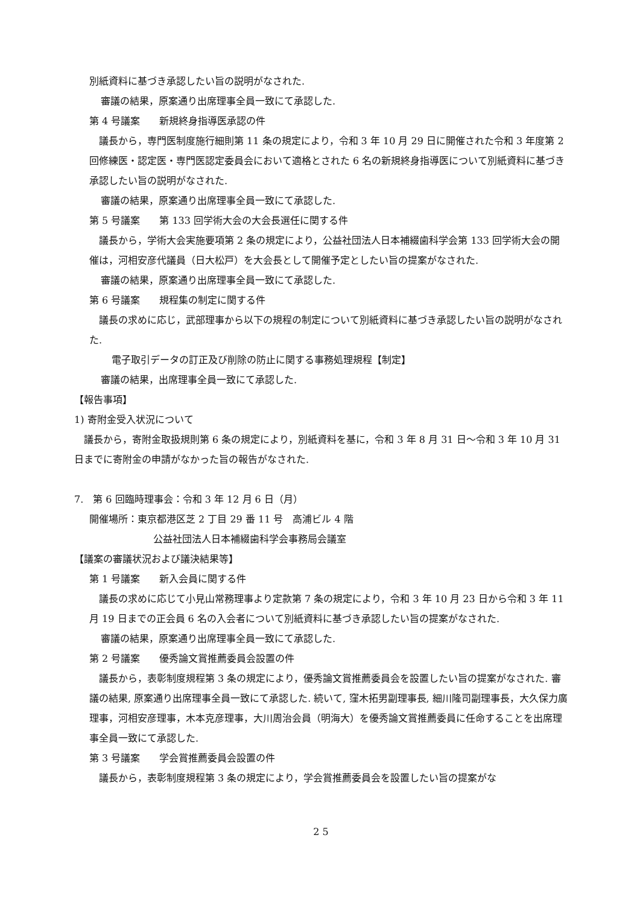別紙資料に基づき承認したい旨の説明がなされた.
審議の結果，原案通り出席理事全員一致にて承認した.
第 4 号議案　　新規終身指導医承認の件
　議長から，専門医制度施行細則第 11 条の規定により，令和 3 年 10 月 29 日に開催された令和 3 年度第 2 回修練医・認定医・専門医認定委員会において適格とされた 6 名の新規終身指導医について別紙資料に基づき承認したい旨の説明がなされた.
審議の結果，原案通り出席理事全員一致にて承認した.
第 5 号議案　　第 133 回学術大会の大会長選任に関する件
　議長から，学術大会実施要項第 2 条の規定により，公益社団法人日本補綴歯科学会第 133 回学術大会の開催は，河相安彦代議員（日大松戸）を大会長として開催予定としたい旨の提案がなされた.
審議の結果，原案通り出席理事全員一致にて承認した.
第 6 号議案　　規程集の制定に関する件
　議長の求めに応じ，武部理事から以下の規程の制定について別紙資料に基づき承認したい旨の説明がなされた.
電子取引データの訂正及び削除の防止に関する事務処理規程【制定】
審議の結果，出席理事全員一致にて承認した.
【報告事項】
1) 寄附金受入状況について
　議長から，寄附金取扱規則第 6 条の規定により，別紙資料を基に，令和 3 年 8 月 31 日～令和 3 年 10 月 31 日までに寄附金の申請がなかった旨の報告がなされた.
7.　第 6 回臨時理事会：令和 3 年 12 月 6 日（月）
開催場所：東京都港区芝 2 丁目 29 番 11 号　高浦ビル 4 階
公益社団法人日本補綴歯科学会事務局会議室
【議案の審議状況および議決結果等】
第 1 号議案　　新入会員に関する件
　議長の求めに応じて小見山常務理事より定款第 7 条の規定により，令和 3 年 10 月 23 日から令和 3 年 11 月 19 日までの正会員 6 名の入会者について別紙資料に基づき承認したい旨の提案がなされた.
審議の結果，原案通り出席理事全員一致にて承認した.
第 2 号議案　　優秀論文賞推薦委員会設置の件
　議長から，表彰制度規程第 3 条の規定により，優秀論文賞推薦委員会を設置したい旨の提案がなされた. 審議の結果, 原案通り出席理事全員一致にて承認した. 続いて, 窪木拓男副理事長, 細川隆司副理事長，大久保力廣理事，河相安彦理事，木本克彦理事，大川周治会員（明海大）を優秀論文賞推薦委員に任命することを出席理事全員一致にて承認した.
第 3 号議案　　学会賞推薦委員会設置の件
　議長から，表彰制度規程第 3 条の規定により，学会賞推薦委員会を設置したい旨の提案がな
2 5